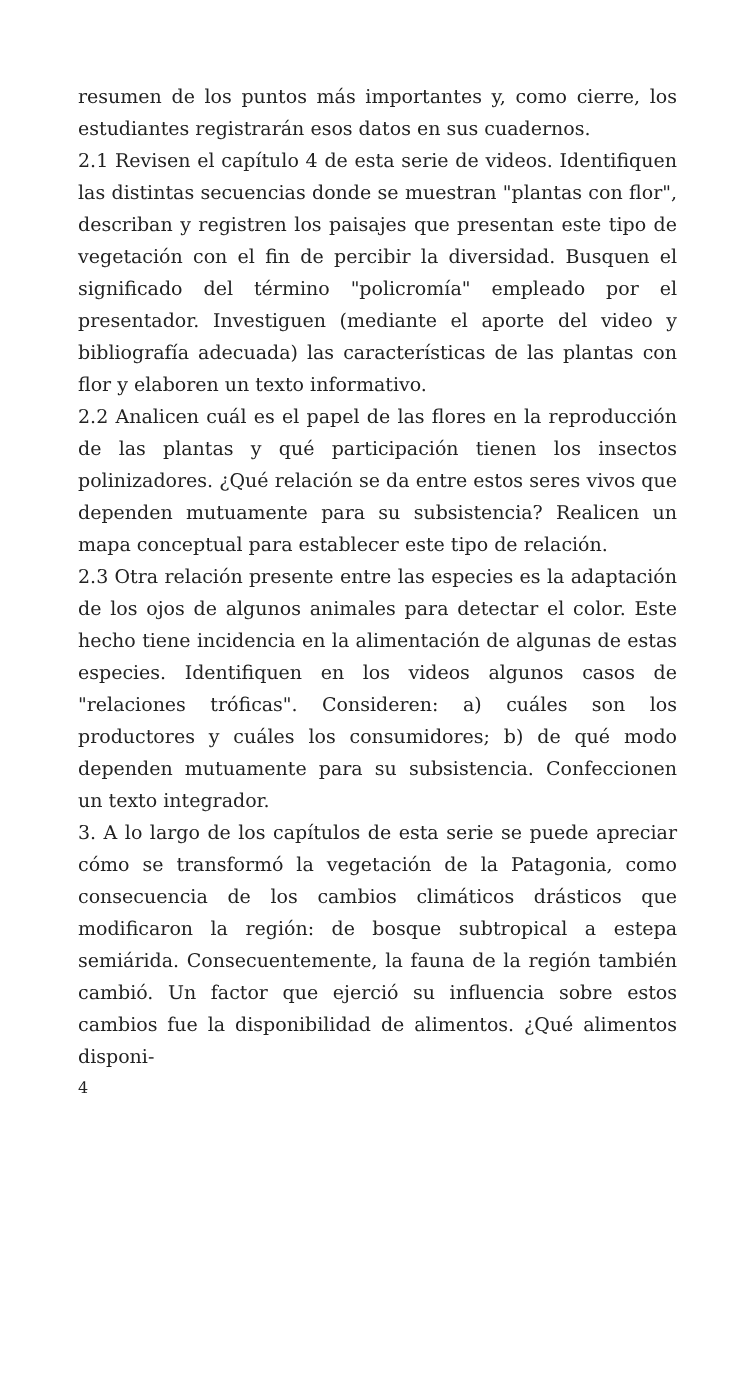resumen de los puntos más importantes y, como cierre, los estudiantes registrarán esos datos en sus cuadernos.
2.1 Revisen el capítulo 4 de esta serie de videos. Identifiquen las distintas secuencias donde se muestran "plantas con flor", describan y registren los paisajes que presentan este tipo de vegetación con el fin de percibir la diversidad. Busquen el significado del término "policromía" empleado por el presentador. Investiguen (mediante el aporte del video y bibliografía adecuada) las características de las plantas con flor y elaboren un texto informativo.
2.2 Analicen cuál es el papel de las flores en la reproducción de las plantas y qué participación tienen los insectos polinizadores. ¿Qué relación se da entre estos seres vivos que dependen mutuamente para su subsistencia? Realicen un mapa conceptual para establecer este tipo de relación.
2.3 Otra relación presente entre las especies es la adaptación de los ojos de algunos animales para detectar el color. Este hecho tiene incidencia en la alimentación de algunas de estas especies. Identifiquen en los videos algunos casos de "relaciones tróficas". Consideren: a) cuáles son los productores y cuáles los consumidores; b) de qué modo dependen mutuamente para su subsistencia. Confeccionen un texto integrador.
3. A lo largo de los capítulos de esta serie se puede apreciar cómo se transformó la vegetación de la Patagonia, como consecuencia de los cambios climáticos drásticos que modificaron la región: de bosque subtropical a estepa semiárida. Consecuentemente, la fauna de la región también cambió. Un factor que ejerció su influencia sobre estos cambios fue la disponibilidad de alimentos. ¿Qué alimentos disponi-
4